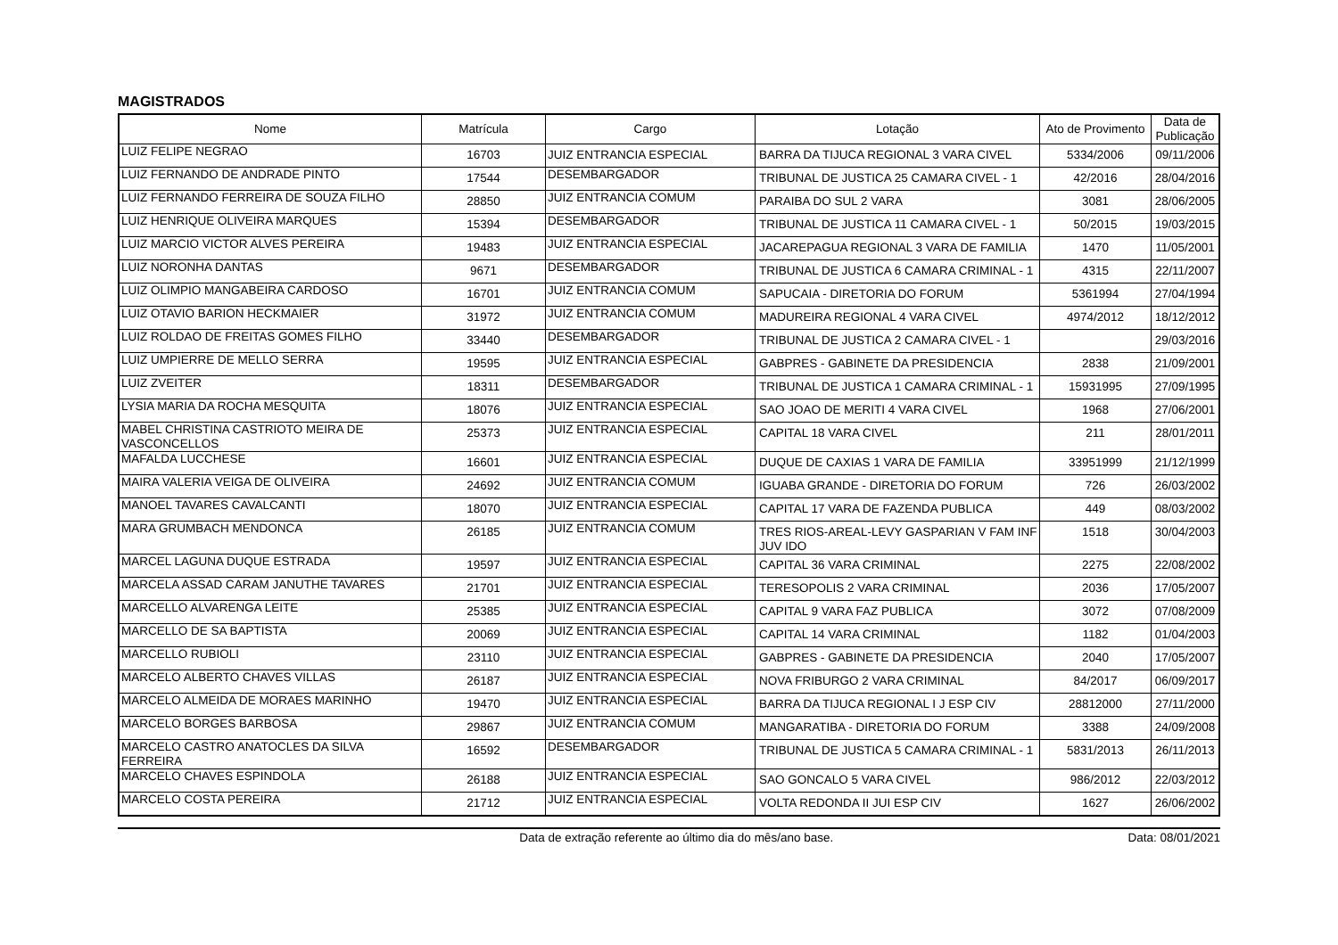MAGISTRADOS
| Nome | Matrícula | Cargo | Lotação | Ato de Provimento | Data de Publicação |
| --- | --- | --- | --- | --- | --- |
| LUIZ FELIPE NEGRAO | 16703 | JUIZ ENTRANCIA ESPECIAL | BARRA DA TIJUCA REGIONAL 3 VARA CIVEL | 5334/2006 | 09/11/2006 |
| LUIZ FERNANDO DE ANDRADE PINTO | 17544 | DESEMBARGADOR | TRIBUNAL DE JUSTICA 25 CAMARA CIVEL - 1 | 42/2016 | 28/04/2016 |
| LUIZ FERNANDO FERREIRA DE SOUZA FILHO | 28850 | JUIZ ENTRANCIA COMUM | PARAIBA DO SUL 2 VARA | 3081 | 28/06/2005 |
| LUIZ HENRIQUE OLIVEIRA MARQUES | 15394 | DESEMBARGADOR | TRIBUNAL DE JUSTICA 11 CAMARA CIVEL - 1 | 50/2015 | 19/03/2015 |
| LUIZ MARCIO VICTOR ALVES PEREIRA | 19483 | JUIZ ENTRANCIA ESPECIAL | JACAREPAGUA REGIONAL 3 VARA DE FAMILIA | 1470 | 11/05/2001 |
| LUIZ NORONHA DANTAS | 9671 | DESEMBARGADOR | TRIBUNAL DE JUSTICA 6 CAMARA CRIMINAL - 1 | 4315 | 22/11/2007 |
| LUIZ OLIMPIO MANGABEIRA CARDOSO | 16701 | JUIZ ENTRANCIA COMUM | SAPUCAIA - DIRETORIA DO FORUM | 5361994 | 27/04/1994 |
| LUIZ OTAVIO BARION HECKMAIER | 31972 | JUIZ ENTRANCIA COMUM | MADUREIRA REGIONAL 4 VARA CIVEL | 4974/2012 | 18/12/2012 |
| LUIZ ROLDAO DE FREITAS GOMES FILHO | 33440 | DESEMBARGADOR | TRIBUNAL DE JUSTICA 2 CAMARA CIVEL - 1 | | 29/03/2016 |
| LUIZ UMPIERRE DE MELLO SERRA | 19595 | JUIZ ENTRANCIA ESPECIAL | GABPRES - GABINETE DA PRESIDENCIA | 2838 | 21/09/2001 |
| LUIZ ZVEITER | 18311 | DESEMBARGADOR | TRIBUNAL DE JUSTICA 1 CAMARA CRIMINAL - 1 | 15931995 | 27/09/1995 |
| LYSIA MARIA DA ROCHA MESQUITA | 18076 | JUIZ ENTRANCIA ESPECIAL | SAO JOAO DE MERITI 4 VARA CIVEL | 1968 | 27/06/2001 |
| MABEL CHRISTINA CASTRIOTO MEIRA DE VASCONCELLOS | 25373 | JUIZ ENTRANCIA ESPECIAL | CAPITAL 18 VARA CIVEL | 211 | 28/01/2011 |
| MAFALDA LUCCHESE | 16601 | JUIZ ENTRANCIA ESPECIAL | DUQUE DE CAXIAS 1 VARA DE FAMILIA | 33951999 | 21/12/1999 |
| MAIRA VALERIA VEIGA DE OLIVEIRA | 24692 | JUIZ ENTRANCIA COMUM | IGUABA GRANDE - DIRETORIA DO FORUM | 726 | 26/03/2002 |
| MANOEL TAVARES CAVALCANTI | 18070 | JUIZ ENTRANCIA ESPECIAL | CAPITAL 17 VARA DE FAZENDA PUBLICA | 449 | 08/03/2002 |
| MARA GRUMBACH MENDONCA | 26185 | JUIZ ENTRANCIA COMUM | TRES RIOS-AREAL-LEVY GASPARIAN V FAM INF JUV IDO | 1518 | 30/04/2003 |
| MARCEL LAGUNA DUQUE ESTRADA | 19597 | JUIZ ENTRANCIA ESPECIAL | CAPITAL 36 VARA CRIMINAL | 2275 | 22/08/2002 |
| MARCELA ASSAD CARAM JANUTHE TAVARES | 21701 | JUIZ ENTRANCIA ESPECIAL | TERESOPOLIS 2 VARA CRIMINAL | 2036 | 17/05/2007 |
| MARCELLO ALVARENGA LEITE | 25385 | JUIZ ENTRANCIA ESPECIAL | CAPITAL 9 VARA FAZ PUBLICA | 3072 | 07/08/2009 |
| MARCELLO DE SA BAPTISTA | 20069 | JUIZ ENTRANCIA ESPECIAL | CAPITAL 14 VARA CRIMINAL | 1182 | 01/04/2003 |
| MARCELLO RUBIOLI | 23110 | JUIZ ENTRANCIA ESPECIAL | GABPRES - GABINETE DA PRESIDENCIA | 2040 | 17/05/2007 |
| MARCELO ALBERTO CHAVES VILLAS | 26187 | JUIZ ENTRANCIA ESPECIAL | NOVA FRIBURGO 2 VARA CRIMINAL | 84/2017 | 06/09/2017 |
| MARCELO ALMEIDA DE MORAES MARINHO | 19470 | JUIZ ENTRANCIA ESPECIAL | BARRA DA TIJUCA REGIONAL I J ESP CIV | 28812000 | 27/11/2000 |
| MARCELO BORGES BARBOSA | 29867 | JUIZ ENTRANCIA COMUM | MANGARATIBA - DIRETORIA DO FORUM | 3388 | 24/09/2008 |
| MARCELO CASTRO ANATOCLES DA SILVA FERREIRA | 16592 | DESEMBARGADOR | TRIBUNAL DE JUSTICA 5 CAMARA CRIMINAL - 1 | 5831/2013 | 26/11/2013 |
| MARCELO CHAVES ESPINDOLA | 26188 | JUIZ ENTRANCIA ESPECIAL | SAO GONCALO 5 VARA CIVEL | 986/2012 | 22/03/2012 |
| MARCELO COSTA PEREIRA | 21712 | JUIZ ENTRANCIA ESPECIAL | VOLTA REDONDA II JUI ESP CIV | 1627 | 26/06/2002 |
Data de extração referente ao último dia do mês/ano base. Data: 08/01/2021